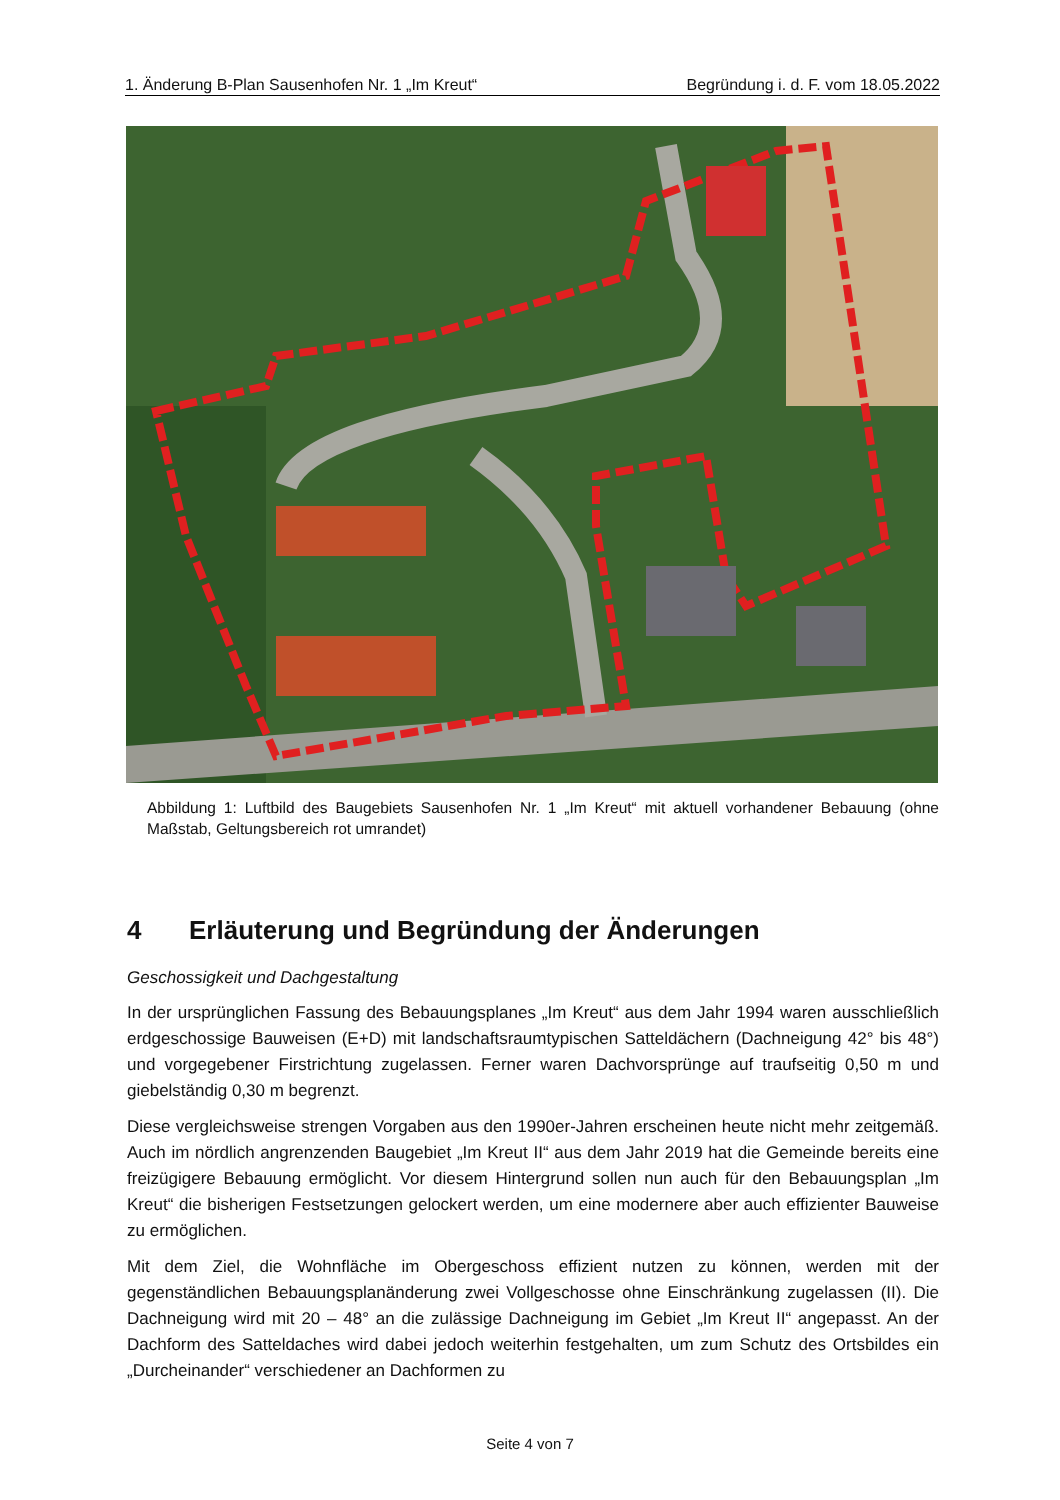1. Änderung B-Plan Sausenhofen Nr. 1 „Im Kreut“Begründung i. d. F. vom 18.05.2022
Abbildung 1: Luftbild des Baugebiets Sausenhofen Nr. 1 „Im Kreut“ mit aktuell vorhandener Bebauung (ohne Maßstab, Geltungsbereich rot umrandet)
4 Erläuterung und Begründung der Änderungen
Geschossigkeit und Dachgestaltung
In der ursprünglichen Fassung des Bebauungsplanes „Im Kreut“ aus dem Jahr 1994 waren ausschließlich erdgeschossige Bauweisen (E+D) mit landschaftsraumtypischen Satteldächern (Dachneigung 42° bis 48°) und vorgegebener Firstrichtung zugelassen. Ferner waren Dachvorsprünge auf traufseitig 0,50 m und giebelständig 0,30 m begrenzt.
Diese vergleichsweise strengen Vorgaben aus den 1990er-Jahren erscheinen heute nicht mehr zeitgemäß. Auch im nördlich angrenzenden Baugebiet „Im Kreut II“ aus dem Jahr 2019 hat die Gemeinde bereits eine freizügigere Bebauung ermöglicht. Vor diesem Hintergrund sollen nun auch für den Bebauungsplan „Im Kreut“ die bisherigen Festsetzungen gelockert werden, um eine modernere aber auch effizienter Bauweise zu ermöglichen.
Mit dem Ziel, die Wohnfläche im Obergeschoss effizient nutzen zu können, werden mit der gegenständlichen Bebauungsplanänderung zwei Vollgeschosse ohne Einschränkung zugelassen (II). Die Dachneigung wird mit 20 – 48° an die zulässige Dachneigung im Gebiet „Im Kreut II“ angepasst. An der Dachform des Satteldaches wird dabei jedoch weiterhin festgehalten, um zum Schutz des Ortsbildes ein „Durcheinander“ verschiedener an Dachformen zu
Seite 4 von 7